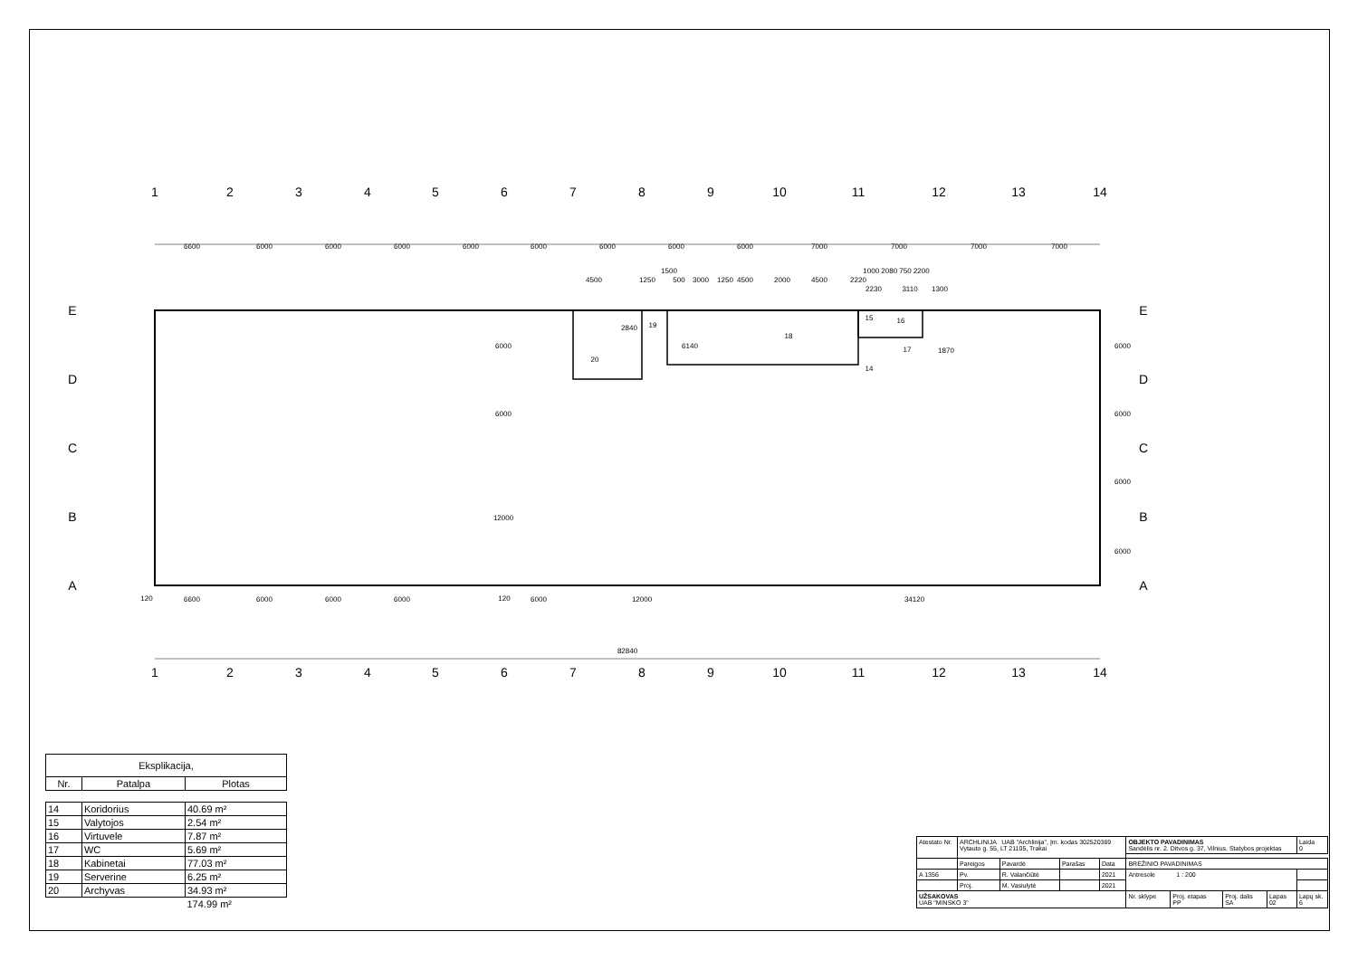1
2
3
4
5
6
7
8
9
10
11
12
13
14
E
D
C
B
A
E
D
C
B
A
6600
6000
6000
6000
6000
6000
6000
6000
6000
7000
7000
7000
7000
4500
1250
1500
500
3000
1250
4500
2000
4500
2220
1000 2080 750 2200
2230
3110
1300
20
19
18
15
16
17
14
2840
6140
1870
6000
6000
12000
6000
6000
6000
6000
120
6600
6000
6000
6000
120
6000
12000
34120
82840
1
2
3
4
5
6
7
8
9
10
11
12
13
14
| Eksplikacija, | | |
| --- | --- | --- |
| Nr. | Patalpa | Plotas |
| 14 | Koridorius | 40.69 m² |
| 15 | Valytojos | 2.54 m² |
| 16 | Virtuvele | 7.87 m² |
| 17 | WC | 5.69 m² |
| 18 | Kabinetai | 77.03 m² |
| 19 | Serverine | 6.25 m² |
| 20 | Archyvas | 34.93 m² |
| | | 174.99 m² |
| Atestato Nr. | ARCHLINIJA UAB "Archlinija", Įm. kodas 302520369 Vytauto g. 55, LT 21105, Trakai | | | | OBJEKTO PAVADINIMAS Sandėlis nr. 2. Ditvos g. 37, Vilnius. Statybos projektas | | | | Laida 0 |
| | Pareigos | Pavardė | Parašas | Data | BRĖŽINIO PAVADINIMAS | | | | |
| A 1356 | Pv. | R. Valančiūtė | | 2021 | Antresole 1 : 200 | | | | |
| | Proj. | M. Vasiulytė | | 2021 | | | | | |
| UŽSAKOVAS UAB "MINSKO 3" | | | | | Nr. sklype | Proj. etapas PP | Proj. dalis SA | Lapas 02 | Lapų sk. 6 |